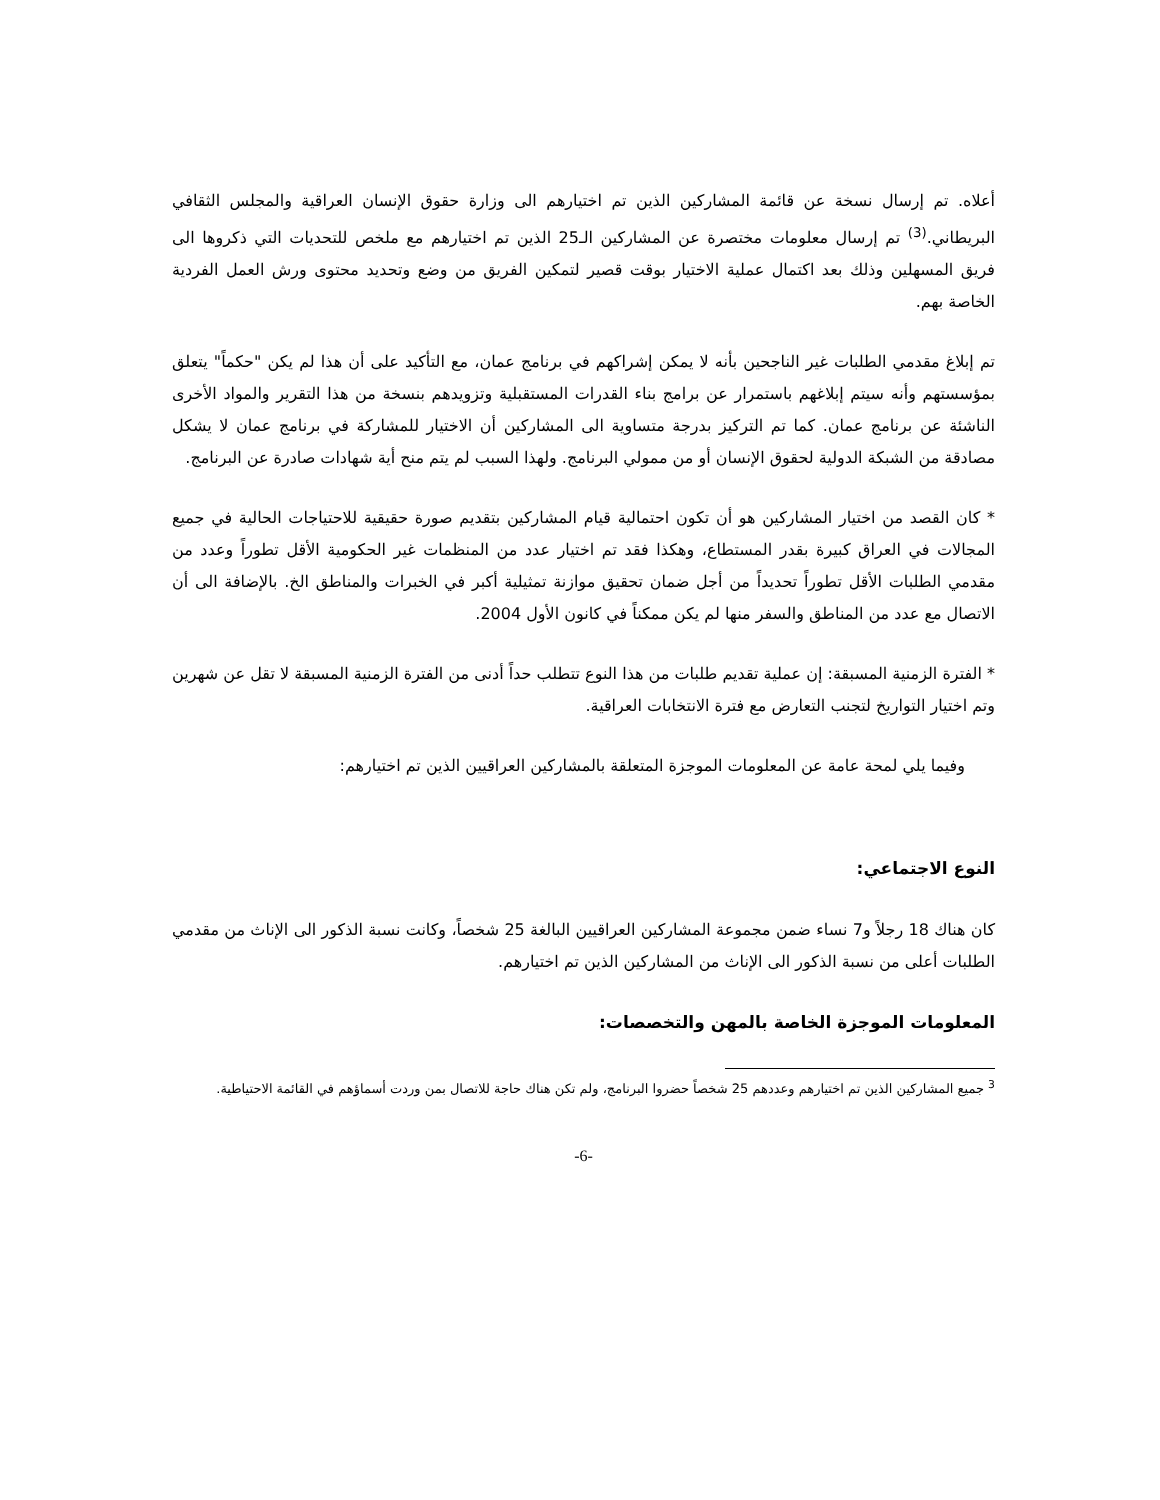أعلاه. تم إرسال نسخة عن قائمة المشاركين الذين تم اختيارهم الى وزارة حقوق الإنسان العراقية والمجلس الثقافي البريطاني.<sup>(3)</sup> تم إرسال معلومات مختصرة عن المشاركين الـ25 الذين تم اختيارهم مع ملخص للتحديات التي ذكروها الى فريق المسهلين وذلك بعد اكتمال عملية الاختيار بوقت قصير لتمكين الفريق من وضع وتحديد محتوى ورش العمل الفردية الخاصة بهم.
تم إبلاغ مقدمي الطلبات غير الناجحين بأنه لا يمكن إشراكهم في برنامج عمان، مع التأكيد على أن هذا لم يكن "حكماً" يتعلق بمؤسستهم وأنه سيتم إبلاغهم باستمرار عن برامج بناء القدرات المستقبلية وتزويدهم بنسخة من هذا التقرير والمواد الأخرى الناشئة عن برنامج عمان. كما تم التركيز بدرجة متساوية الى المشاركين أن الاختيار للمشاركة في برنامج عمان لا يشكل مصادقة من الشبكة الدولية لحقوق الإنسان أو من ممولي البرنامج. ولهذا السبب لم يتم منح أية شهادات صادرة عن البرنامج.
* كان القصد من اختيار المشاركين هو أن تكون احتمالية قيام المشاركين بتقديم صورة حقيقية للاحتياجات الحالية في جميع المجالات في العراق كبيرة بقدر المستطاع، وهكذا فقد تم اختيار عدد من المنظمات غير الحكومية الأقل تطوراً وعدد من مقدمي الطلبات الأقل تطوراً تحديداً من أجل ضمان تحقيق موازنة تمثيلية أكبر في الخبرات والمناطق الخ. بالإضافة الى أن الاتصال مع عدد من المناطق والسفر منها لم يكن ممكناً في كانون الأول 2004.
* الفترة الزمنية المسبقة: إن عملية تقديم طلبات من هذا النوع تتطلب حداً أدنى من الفترة الزمنية المسبقة لا تقل عن شهرين وتم اختيار التواريخ لتجنب التعارض مع فترة الانتخابات العراقية.
وفيما يلي لمحة عامة عن المعلومات الموجزة المتعلقة بالمشاركين العراقيين الذين تم اختيارهم:
النوع الاجتماعي:
كان هناك 18 رجلاً و7 نساء ضمن مجموعة المشاركين العراقيين البالغة 25 شخصاً، وكانت نسبة الذكور الى الإناث من مقدمي الطلبات أعلى من نسبة الذكور الى الإناث من المشاركين الذين تم اختيارهم.
المعلومات الموجزة الخاصة بالمهن والتخصصات:
<sup>3</sup> جميع المشاركين الذين تم اختيارهم وعددهم 25 شخصاً حضروا البرنامج، ولم تكن هناك حاجة للاتصال بمن وردت أسماؤهم في القائمة الاحتياطية.
-6-